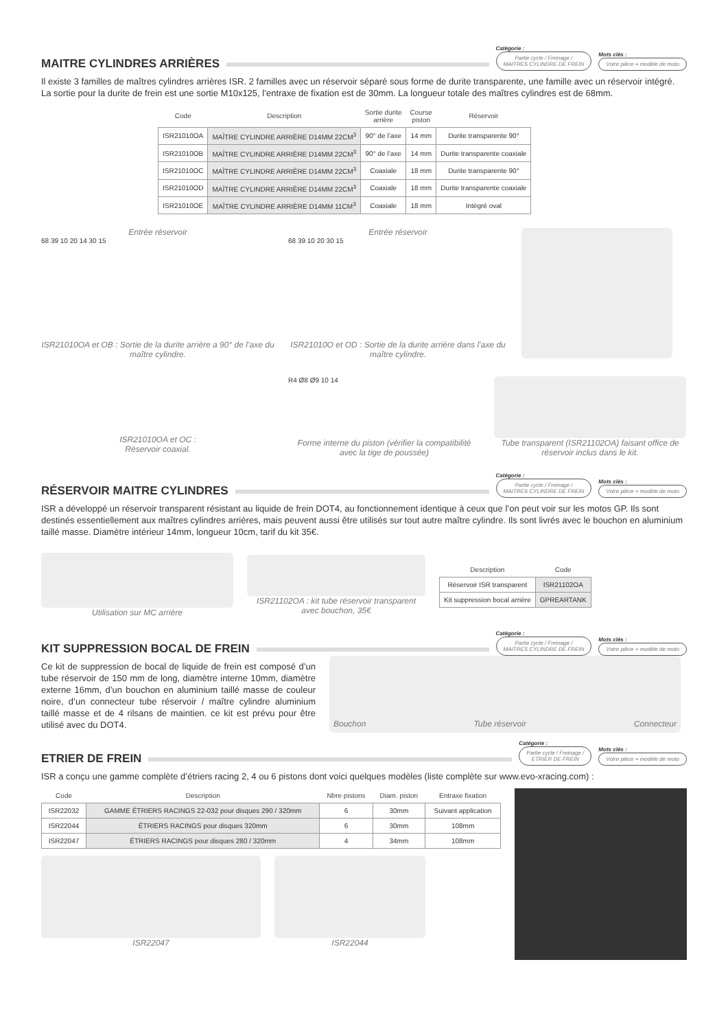MAITRE CYLINDRES ARRIÈRES
Catégorie :
Partie cycle / Freinage /
MAITRES CYLINDRE DE FREIN
Mots clés :
Votre pièce + modèle de moto
Il existe 3 familles de maîtres cylindres arrières ISR. 2 familles avec un réservoir séparé sous forme de durite transparente, une famille avec un réservoir intégré. La sortie pour la durite de frein est une sortie M10x125, l’entraxe de fixation est de 30mm. La longueur totale des maîtres cylindres est de 68mm.
| Code | Description | Sortie durite arrière | Course piston | Réservoir |
| --- | --- | --- | --- | --- |
| ISR21010OA | MAÎTRE CYLINDRE ARRIÈRE D14MM 22CM<sup>3</sup> | 90° de l’axe | 14 mm | Durite transparente 90° |
| ISR21010OB | MAÎTRE CYLINDRE ARRIÈRE D14MM 22CM<sup>3</sup> | 90° de l’axe | 14 mm | Durite transparente coaxiale |
| ISR21010OC | MAÎTRE CYLINDRE ARRIÈRE D14MM 22CM<sup>3</sup> | Coaxiale | 18 mm | Durite transparente 90° |
| ISR21010OD | MAÎTRE CYLINDRE ARRIÈRE D14MM 22CM<sup>3</sup> | Coaxiale | 18 mm | Durite transparente coaxiale |
| ISR21010OE | MAÎTRE CYLINDRE ARRIÈRE D14MM 11CM<sup>3</sup> | Coaxiale | 18 mm | Intégré oval |
Entrée réservoir
68 39 10 20 14 30 15
ISR21010OA et OB : Sortie de la durite arrière a 90° de l’axe du maître cylindre.
Entrée réservoir
68 39 10 20 30 15
ISR21010O et OD : Sortie de la durite arrière dans l’axe du maître cylindre.
ISR21010OA et OC :
Réservoir coaxial.
R4 Ø8 Ø9 10 14
Forme interne du piston (vérifier la compatibilité avec la tige de poussée)
Tube transparent (ISR21102OA) faisant office de réservoir inclus dans le kit.
RÉSERVOIR MAITRE CYLINDRES
Catégorie :
Partie cycle / Freinage /
MAITRES CYLINDRE DE FREIN
Mots clés :
Votre pièce + modèle de moto
ISR a développé un réservoir transparent résistant au liquide de frein DOT4, au fonctionnement identique à ceux que l’on peut voir sur les motos GP. Ils sont destinés essentiellement aux maîtres cylindres arrières, mais peuvent aussi être utilisés sur tout autre maître cylindre. Ils sont livrés avec le bouchon en aluminium taillé masse. Diamètre intérieur 14mm, longueur 10cm, tarif du kit 35€.
Utilisation sur MC arrière
ISR21102OA : kit tube réservoir transparent avec bouchon, 35€
| Description | Code |
| --- | --- |
| Réservoir ISR transparent | ISR21102OA |
| Kit suppression bocal arrière | GPREARTANK |
KIT SUPPRESSION BOCAL DE FREIN
Catégorie :
Partie cycle / Freinage /
MAITRES CYLINDRE DE FREIN
Mots clés :
Votre pièce + modèle de moto
Ce kit de suppression de bocal de liquide de frein est composé d’un tube réservoir de 150 mm de long, diamètre interne 10mm, diamètre externe 16mm, d’un bouchon en aluminium taillé masse de couleur noire, d’un connecteur tube réservoir / maître cylindre aluminium taillé masse et de 4 rilsans de maintien. ce kit est prévu pour être utilisé avec du DOT4.
Bouchon Tube réservoir Connecteur
ETRIER DE FREIN
Catégorie :
Partie cycle / Freinage /
ETRIER DE FREIN
Mots clés :
Votre pièce + modèle de moto
ISR a conçu une gamme complète d’étriers racing 2, 4 ou 6 pistons dont voici quelques modèles (liste complète sur www.evo-xracing.com) :
| Code | Description | Nbre pistons | Diam. piston | Entraxe fixation |
| --- | --- | --- | --- | --- |
| ISR22032 | GAMME ÉTRIERS RACINGS 22-032 pour disques 290 / 320mm | 6 | 30mm | Suivant application |
| ISR22044 | ÉTRIERS RACINGS pour disques 320mm | 6 | 30mm | 108mm |
| ISR22047 | ÉTRIERS RACINGS pour disques 280 / 320mm | 4 | 34mm | 108mm |
ISR22047 ISR22044